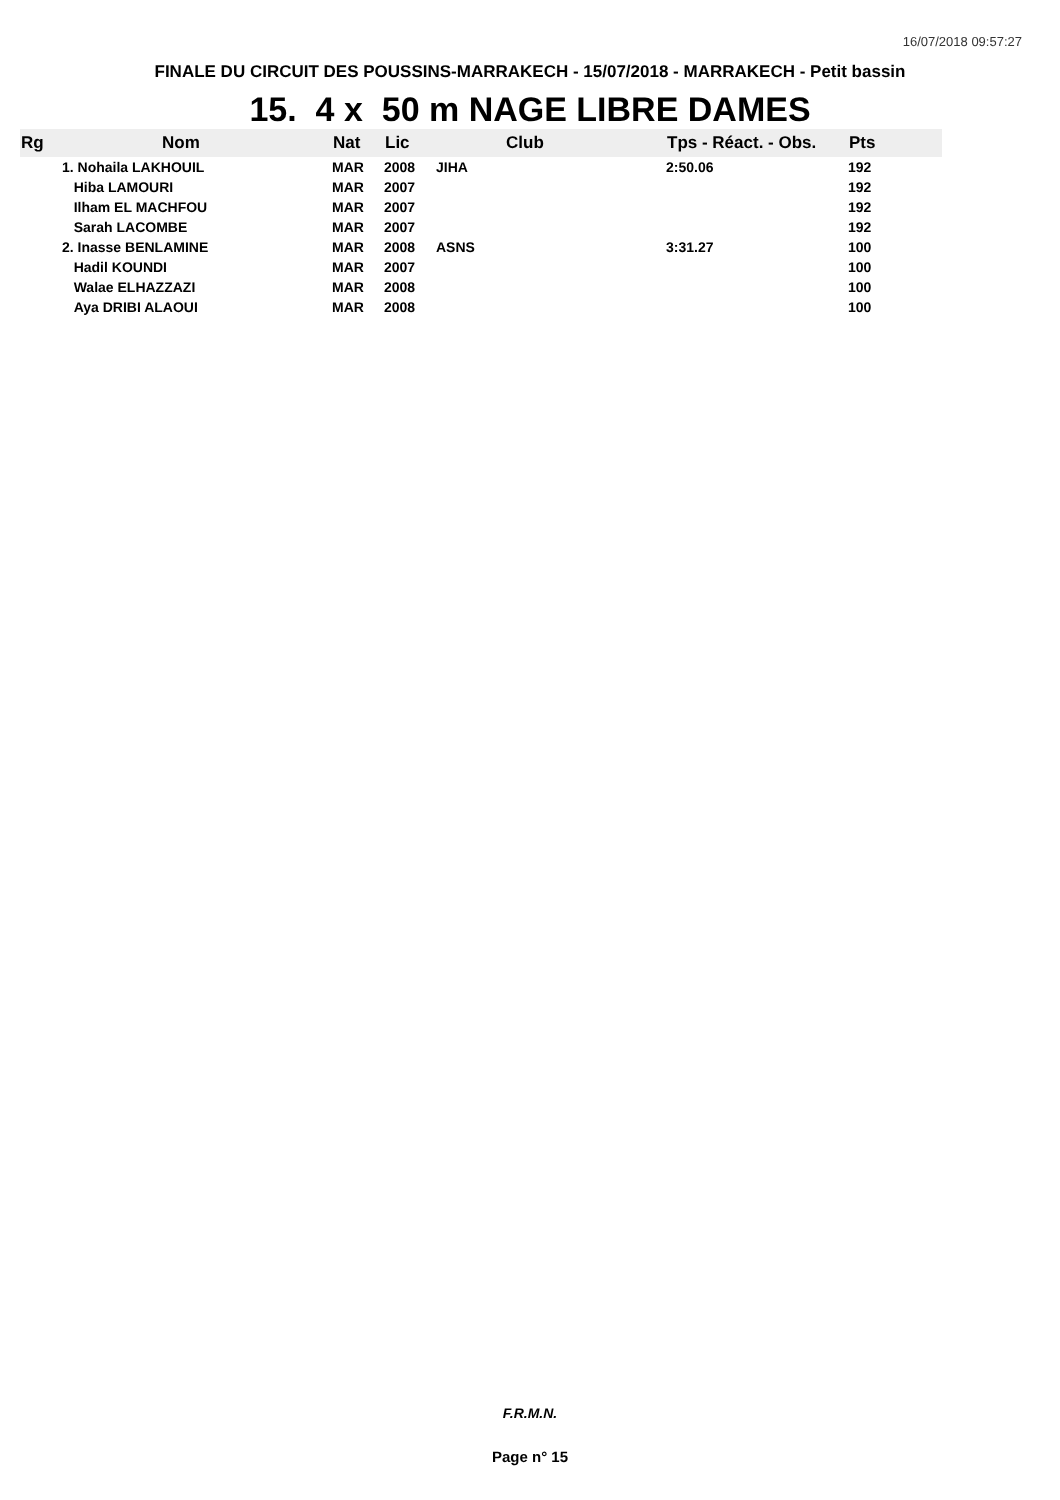16/07/2018 09:57:27
FINALE DU CIRCUIT DES POUSSINS-MARRAKECH - 15/07/2018 - MARRAKECH - Petit bassin
15. 4 x 50 m NAGE LIBRE DAMES
| Rg | Nom | Nat | Lic | Club | Tps - Réact. - Obs. | Pts |
| --- | --- | --- | --- | --- | --- | --- |
| | 1. Nohaila LAKHOUIL | MAR | 2008 | JIHA | 2:50.06 | 192 |
| | Hiba LAMOURI | MAR | 2007 | | | 192 |
| | Ilham EL MACHFOU | MAR | 2007 | | | 192 |
| | Sarah LACOMBE | MAR | 2007 | | | 192 |
| | 2. Inasse BENLAMINE | MAR | 2008 | ASNS | 3:31.27 | 100 |
| | Hadil KOUNDI | MAR | 2007 | | | 100 |
| | Walae ELHAZZAZI | MAR | 2008 | | | 100 |
| | Aya DRIBI ALAOUI | MAR | 2008 | | | 100 |
F.R.M.N.
Page n° 15